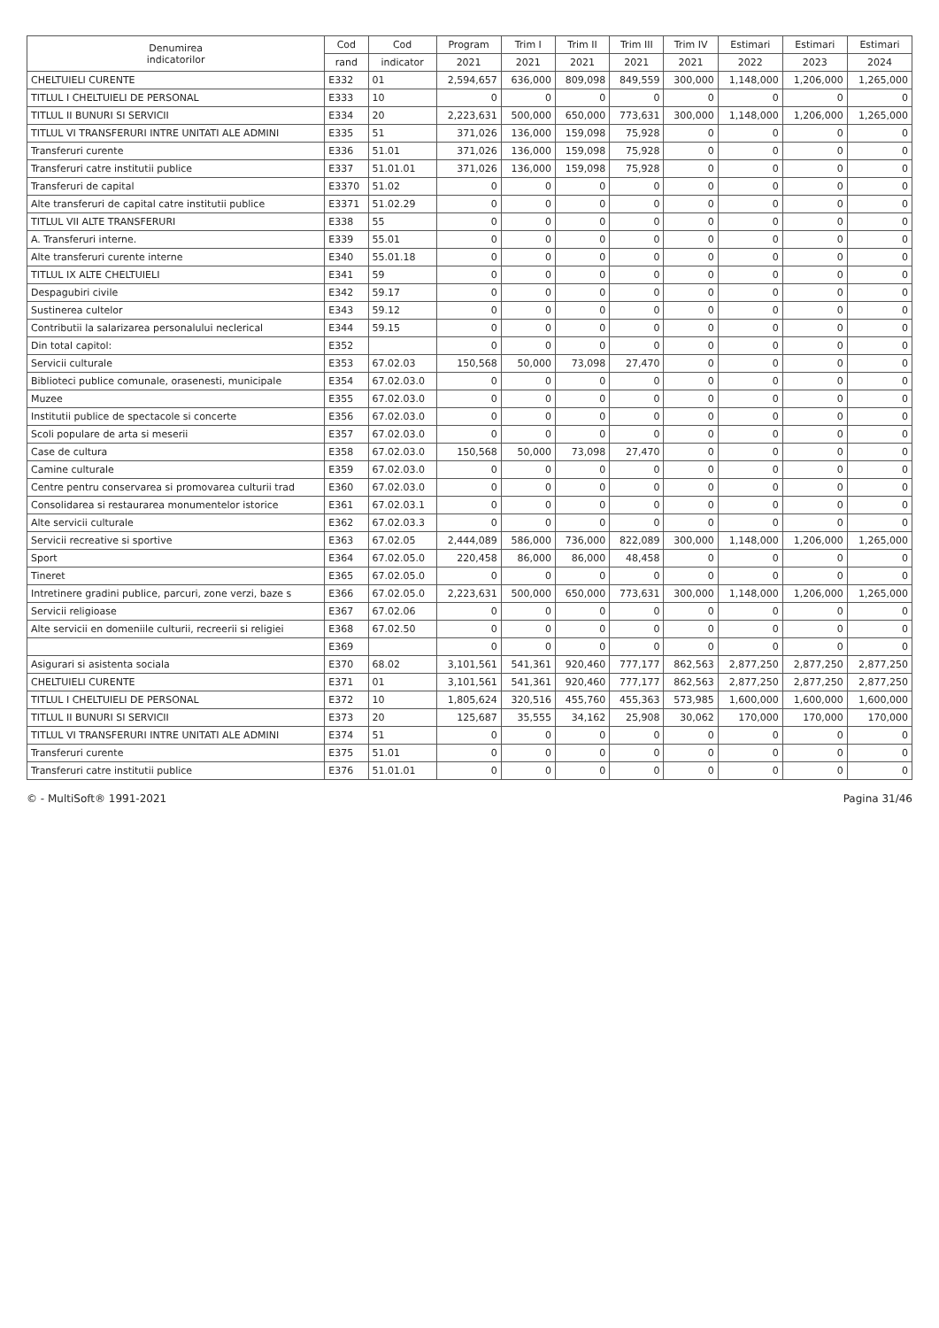| Denumirea indicatorilor | Cod | Cod | Program | Trim I | Trim II | Trim III | Trim IV | Estimari | Estimari | Estimari |
| --- | --- | --- | --- | --- | --- | --- | --- | --- | --- | --- |
| | rand | indicator | 2021 | 2021 | 2021 | 2021 | 2021 | 2022 | 2023 | 2024 |
| CHELTUIELI CURENTE | E332 | 01 | 2,594,657 | 636,000 | 809,098 | 849,559 | 300,000 | 1,148,000 | 1,206,000 | 1,265,000 |
| TITLUL I CHELTUIELI DE PERSONAL | E333 | 10 | 0 | 0 | 0 | 0 | 0 | 0 | 0 | 0 |
| TITLUL II BUNURI SI SERVICII | E334 | 20 | 2,223,631 | 500,000 | 650,000 | 773,631 | 300,000 | 1,148,000 | 1,206,000 | 1,265,000 |
| TITLUL VI TRANSFERURI INTRE UNITATI ALE ADMINI | E335 | 51 | 371,026 | 136,000 | 159,098 | 75,928 | 0 | 0 | 0 | 0 |
| Transferuri curente | E336 | 51.01 | 371,026 | 136,000 | 159,098 | 75,928 | 0 | 0 | 0 | 0 |
| Transferuri catre institutii publice | E337 | 51.01.01 | 371,026 | 136,000 | 159,098 | 75,928 | 0 | 0 | 0 | 0 |
| Transferuri de capital | E3370 | 51.02 | 0 | 0 | 0 | 0 | 0 | 0 | 0 | 0 |
| Alte transferuri de capital catre institutii publice | E3371 | 51.02.29 | 0 | 0 | 0 | 0 | 0 | 0 | 0 | 0 |
| TITLUL VII ALTE TRANSFERURI | E338 | 55 | 0 | 0 | 0 | 0 | 0 | 0 | 0 | 0 |
| A. Transferuri interne. | E339 | 55.01 | 0 | 0 | 0 | 0 | 0 | 0 | 0 | 0 |
| Alte transferuri curente interne | E340 | 55.01.18 | 0 | 0 | 0 | 0 | 0 | 0 | 0 | 0 |
| TITLUL IX ALTE CHELTUIELI | E341 | 59 | 0 | 0 | 0 | 0 | 0 | 0 | 0 | 0 |
| Despagubiri civile | E342 | 59.17 | 0 | 0 | 0 | 0 | 0 | 0 | 0 | 0 |
| Sustinerea cultelor | E343 | 59.12 | 0 | 0 | 0 | 0 | 0 | 0 | 0 | 0 |
| Contributii la salarizarea personalului neclerical | E344 | 59.15 | 0 | 0 | 0 | 0 | 0 | 0 | 0 | 0 |
| Din total capitol: | E352 | | 0 | 0 | 0 | 0 | 0 | 0 | 0 | 0 |
| Servicii culturale | E353 | 67.02.03 | 150,568 | 50,000 | 73,098 | 27,470 | 0 | 0 | 0 | 0 |
| Biblioteci publice comunale, orasenesti, municipale | E354 | 67.02.03.0 | 0 | 0 | 0 | 0 | 0 | 0 | 0 | 0 |
| Muzee | E355 | 67.02.03.0 | 0 | 0 | 0 | 0 | 0 | 0 | 0 | 0 |
| Institutii publice de spectacole si concerte | E356 | 67.02.03.0 | 0 | 0 | 0 | 0 | 0 | 0 | 0 | 0 |
| Scoli populare de arta si meserii | E357 | 67.02.03.0 | 0 | 0 | 0 | 0 | 0 | 0 | 0 | 0 |
| Case de cultura | E358 | 67.02.03.0 | 150,568 | 50,000 | 73,098 | 27,470 | 0 | 0 | 0 | 0 |
| Camine culturale | E359 | 67.02.03.0 | 0 | 0 | 0 | 0 | 0 | 0 | 0 | 0 |
| Centre pentru conservarea si promovarea culturii trad | E360 | 67.02.03.0 | 0 | 0 | 0 | 0 | 0 | 0 | 0 | 0 |
| Consolidarea si restaurarea monumentelor istorice | E361 | 67.02.03.1 | 0 | 0 | 0 | 0 | 0 | 0 | 0 | 0 |
| Alte servicii culturale | E362 | 67.02.03.3 | 0 | 0 | 0 | 0 | 0 | 0 | 0 | 0 |
| Servicii recreative si sportive | E363 | 67.02.05 | 2,444,089 | 586,000 | 736,000 | 822,089 | 300,000 | 1,148,000 | 1,206,000 | 1,265,000 |
| Sport | E364 | 67.02.05.0 | 220,458 | 86,000 | 86,000 | 48,458 | 0 | 0 | 0 | 0 |
| Tineret | E365 | 67.02.05.0 | 0 | 0 | 0 | 0 | 0 | 0 | 0 | 0 |
| Intretinere gradini publice, parcuri, zone verzi, baze s | E366 | 67.02.05.0 | 2,223,631 | 500,000 | 650,000 | 773,631 | 300,000 | 1,148,000 | 1,206,000 | 1,265,000 |
| Servicii religioase | E367 | 67.02.06 | 0 | 0 | 0 | 0 | 0 | 0 | 0 | 0 |
| Alte servicii en domeniile culturii, recreerii si religiei | E368 | 67.02.50 | 0 | 0 | 0 | 0 | 0 | 0 | 0 | 0 |
| | E369 | | 0 | 0 | 0 | 0 | 0 | 0 | 0 | 0 |
| Asigurari si asistenta sociala | E370 | 68.02 | 3,101,561 | 541,361 | 920,460 | 777,177 | 862,563 | 2,877,250 | 2,877,250 | 2,877,250 |
| CHELTUIELI CURENTE | E371 | 01 | 3,101,561 | 541,361 | 920,460 | 777,177 | 862,563 | 2,877,250 | 2,877,250 | 2,877,250 |
| TITLUL I CHELTUIELI DE PERSONAL | E372 | 10 | 1,805,624 | 320,516 | 455,760 | 455,363 | 573,985 | 1,600,000 | 1,600,000 | 1,600,000 |
| TITLUL II BUNURI SI SERVICII | E373 | 20 | 125,687 | 35,555 | 34,162 | 25,908 | 30,062 | 170,000 | 170,000 | 170,000 |
| TITLUL VI TRANSFERURI INTRE UNITATI ALE ADMINI | E374 | 51 | 0 | 0 | 0 | 0 | 0 | 0 | 0 | 0 |
| Transferuri curente | E375 | 51.01 | 0 | 0 | 0 | 0 | 0 | 0 | 0 | 0 |
| Transferuri catre institutii publice | E376 | 51.01.01 | 0 | 0 | 0 | 0 | 0 | 0 | 0 | 0 |
© - MultiSoft® 1991-2021 Pagina 31/46